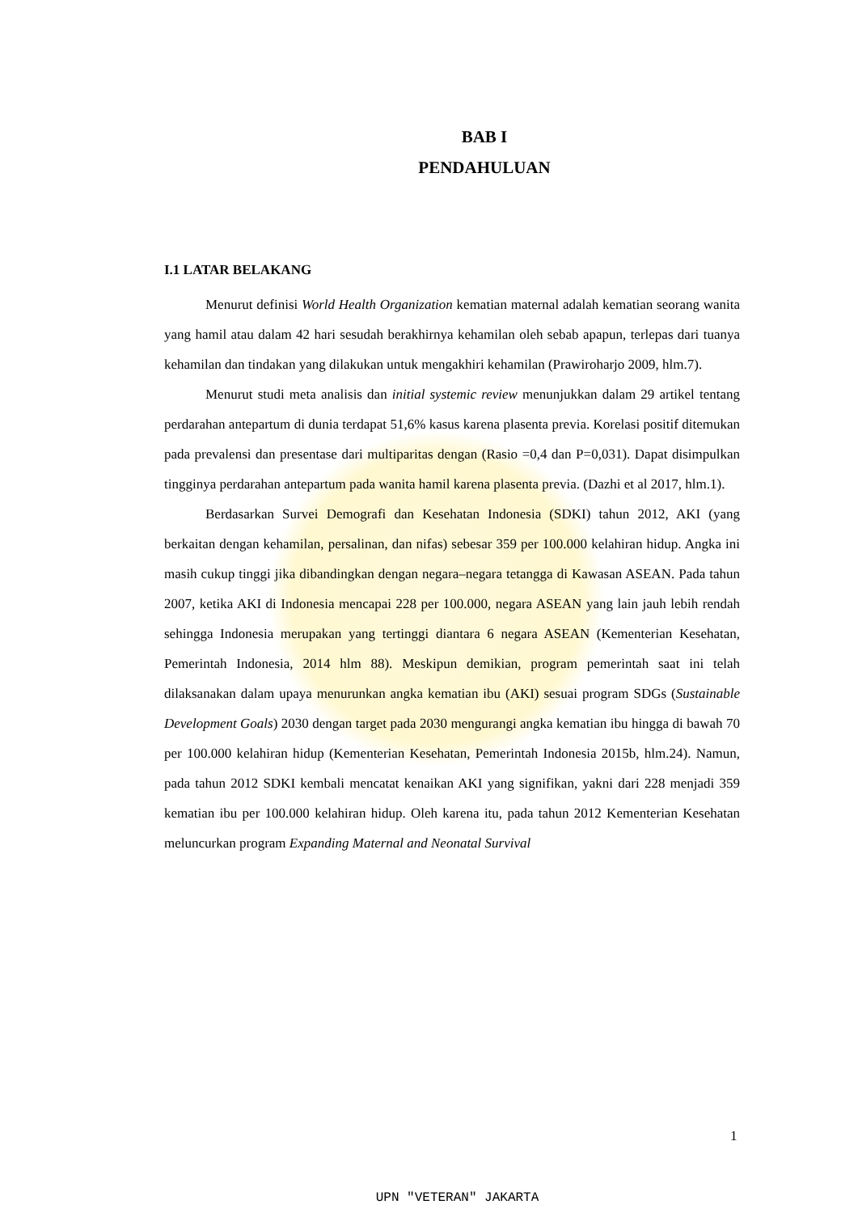BAB I
PENDAHULUAN
I.1 LATAR BELAKANG
Menurut definisi World Health Organization kematian maternal adalah kematian seorang wanita yang hamil atau dalam 42 hari sesudah berakhirnya kehamilan oleh sebab apapun, terlepas dari tuanya kehamilan dan tindakan yang dilakukan untuk mengakhiri kehamilan (Prawiroharjo 2009, hlm.7).
Menurut studi meta analisis dan initial systemic review menunjukkan dalam 29 artikel tentang perdarahan antepartum di dunia terdapat 51,6% kasus karena plasenta previa. Korelasi positif ditemukan pada prevalensi dan presentase dari multiparitas dengan (Rasio =0,4 dan P=0,031). Dapat disimpulkan tingginya perdarahan antepartum pada wanita hamil karena plasenta previa. (Dazhi et al 2017, hlm.1).
Berdasarkan Survei Demografi dan Kesehatan Indonesia (SDKI) tahun 2012, AKI (yang berkaitan dengan kehamilan, persalinan, dan nifas) sebesar 359 per 100.000 kelahiran hidup. Angka ini masih cukup tinggi jika dibandingkan dengan negara–negara tetangga di Kawasan ASEAN. Pada tahun 2007, ketika AKI di Indonesia mencapai 228 per 100.000, negara ASEAN yang lain jauh lebih rendah sehingga Indonesia merupakan yang tertinggi diantara 6 negara ASEAN (Kementerian Kesehatan, Pemerintah Indonesia, 2014 hlm 88). Meskipun demikian, program pemerintah saat ini telah dilaksanakan dalam upaya menurunkan angka kematian ibu (AKI) sesuai program SDGs (Sustainable Development Goals) 2030 dengan target pada 2030 mengurangi angka kematian ibu hingga di bawah 70 per 100.000 kelahiran hidup (Kementerian Kesehatan, Pemerintah Indonesia 2015b, hlm.24). Namun, pada tahun 2012 SDKI kembali mencatat kenaikan AKI yang signifikan, yakni dari 228 menjadi 359 kematian ibu per 100.000 kelahiran hidup. Oleh karena itu, pada tahun 2012 Kementerian Kesehatan meluncurkan program Expanding Maternal and Neonatal Survival
1
UPN "VETERAN" JAKARTA